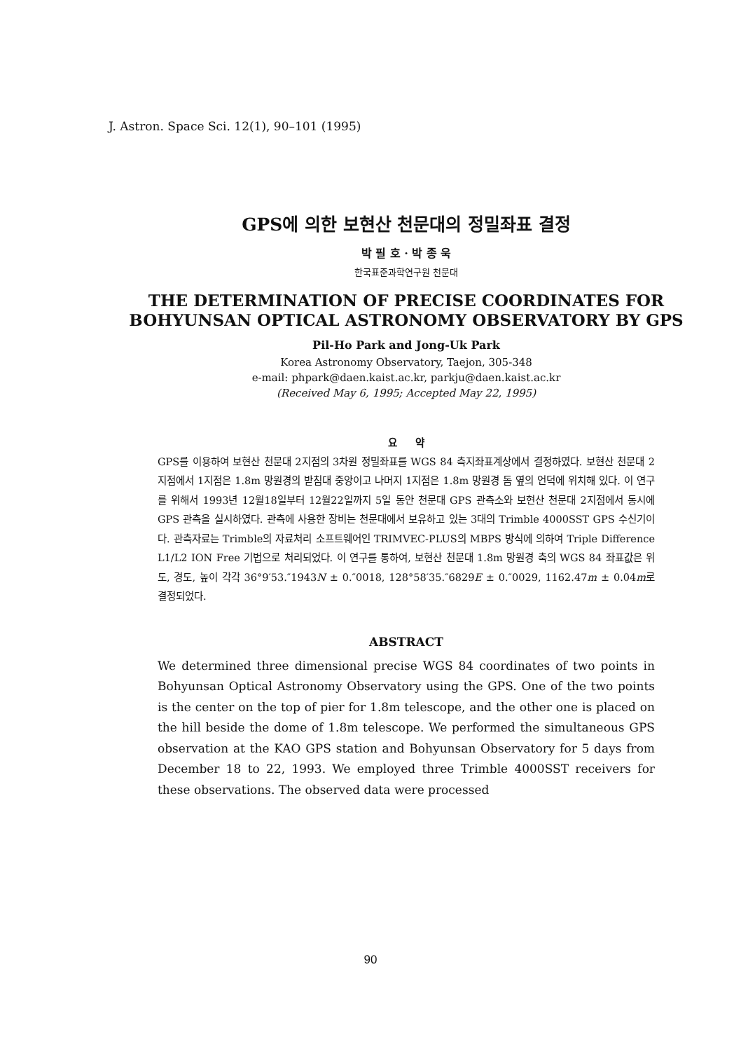J. Astron. Space Sci. 12(1), 90–101 (1995)
GPS에 의한 보현산 천문대의 정밀좌표 결정
박 필 호 · 박 종 욱
한국표준과학연구원 천문대
THE DETERMINATION OF PRECISE COORDINATES FOR BOHYUNSAN OPTICAL ASTRONOMY OBSERVATORY BY GPS
Pil-Ho Park and Jong-Uk Park
Korea Astronomy Observatory, Taejon, 305-348
e-mail: phpark@daen.kaist.ac.kr, parkju@daen.kaist.ac.kr
(Received May 6, 1995; Accepted May 22, 1995)
요 약
GPS를 이용하여 보현산 천문대 2지점의 3차원 정밀좌표를 WGS 84 측지좌표계상에서 결정하였다. 보현산 천문대 2지점에서 1지점은 1.8m 망원경의 받침대 중앙이고 나머지 1지점은 1.8m 망원경 돔 옆의 언덕에 위치해 있다. 이 연구를 위해서 1993년 12월18일부터 12월22일까지 5일 동안 천문대 GPS 관측소와 보현산 천문대 2지점에서 동시에 GPS 관측을 실시하였다. 관측에 사용한 장비는 천문대에서 보유하고 있는 3대의 Trimble 4000SST GPS 수신기이다. 관측자료는 Trimble의 자료처리 소프트웨어인 TRIMVEC-PLUS의 MBPS 방식에 의하여 Triple Difference L1/L2 ION Free 기법으로 처리되었다. 이 연구를 통하여, 보현산 천문대 1.8m 망원경 축의 WGS 84 좌표값은 위도, 경도, 높이 각각 36°9′53.″1943N ± 0.″0018, 128°58′35.″6829E ± 0.″0029, 1162.47m ± 0.04m로 결정되었다.
ABSTRACT
We determined three dimensional precise WGS 84 coordinates of two points in Bohyunsan Optical Astronomy Observatory using the GPS. One of the two points is the center on the top of pier for 1.8m telescope, and the other one is placed on the hill beside the dome of 1.8m telescope. We performed the simultaneous GPS observation at the KAO GPS station and Bohyunsan Observatory for 5 days from December 18 to 22, 1993. We employed three Trimble 4000SST receivers for these observations. The observed data were processed
90